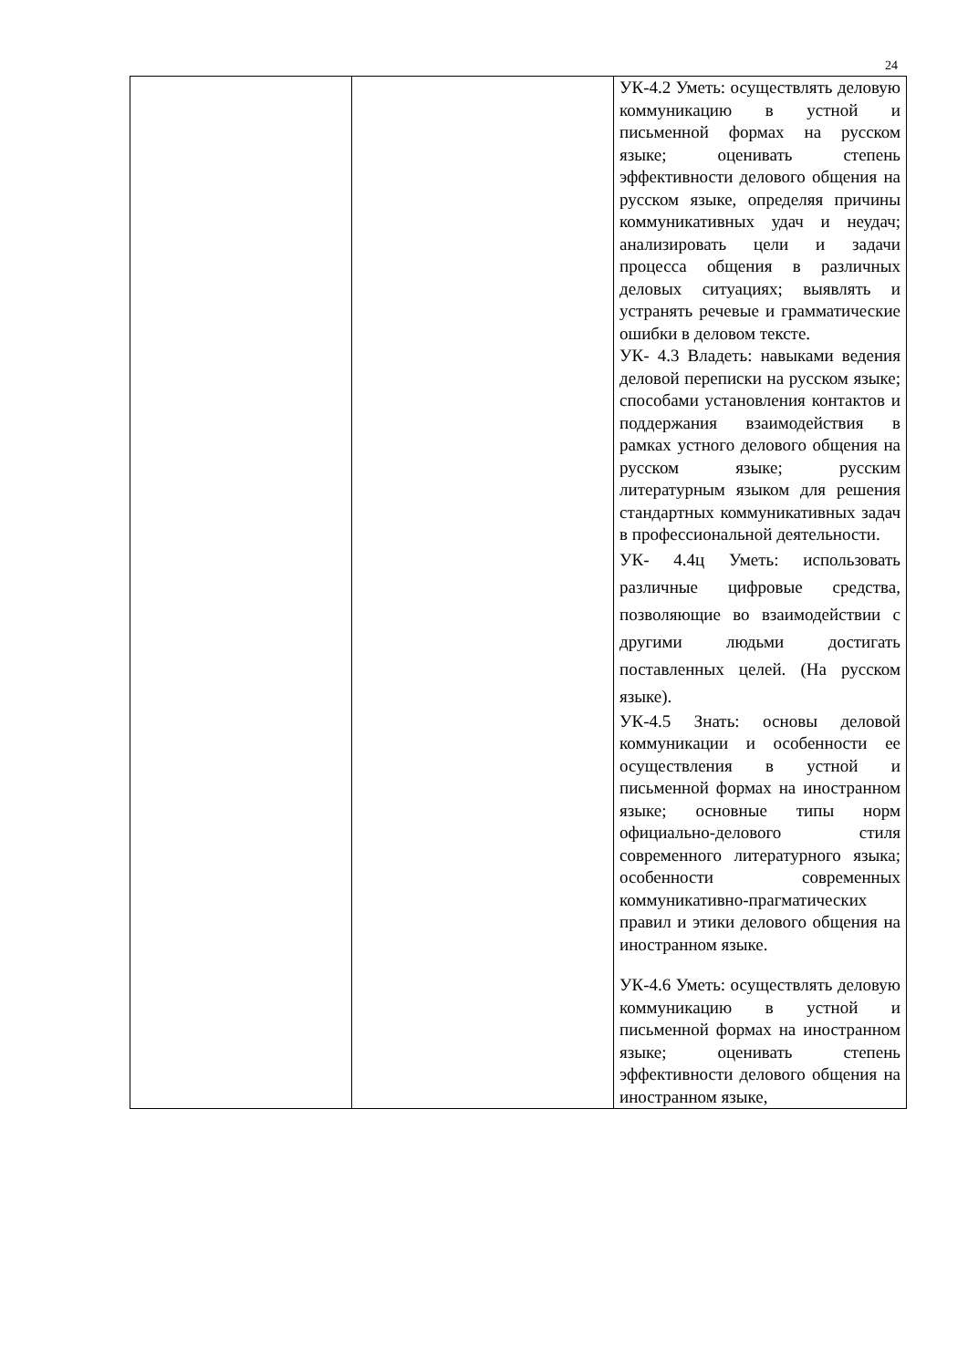24
| | | УК-4.2 Уметь: осуществлять деловую коммуникацию в устной и письменной формах на русском языке; оценивать степень эффективности делового общения на русском языке, определяя причины коммуникативных удач и неудач; анализировать цели и задачи процесса общения в различных деловых ситуациях; выявлять и устранять речевые и грамматические ошибки в деловом тексте. УК- 4.3 Владеть: навыками ведения деловой переписки на русском языке; способами установления контактов и поддержания взаимодействия в рамках устного делового общения на русском языке; русским литературным языком для решения стандартных коммуникативных задач в профессиональной деятельности. УК- 4.4ц Уметь: использовать различные цифровые средства, позволяющие во взаимодействии с другими людьми достигать поставленных целей. (На русском языке). УК-4.5 Знать: основы деловой коммуникации и особенности ее осуществления в устной и письменной формах на иностранном языке; основные типы норм официально-делового стиля современного литературного языка; особенности современных коммуникативно-прагматических правил и этики делового общения на иностранном языке. УК-4.6 Уметь: осуществлять деловую коммуникацию в устной и письменной формах на иностранном языке; оценивать степень эффективности делового общения на иностранном языке, |